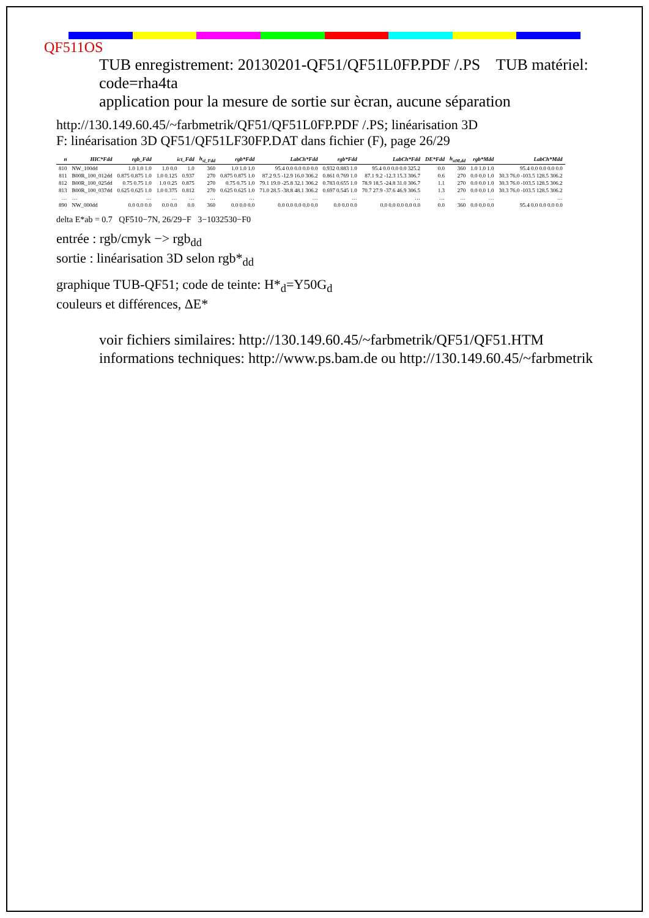QF511OS
TUB enregistrement: 20130201-QF51/QF51L0FP.PDF /.PS TUB matériel: code=rha4ta
application pour la mesure de sortie sur ècran, aucune séparation
http://130.149.60.45/~farbmetrik/QF51/QF51L0FP.PDF /.PS; linéarisation 3D
F: linéarisation 3D QF51/QF51LF30FP.DAT dans fichier (F), page 26/29
| n | HIC*Fdd | rgb_Fdd | ict_Fdd | | h<sub>sl_Fdd</sub> | rgb*Fdd | LabCh*Fdd | rgb*Fdd | LabCh*Fdd | DE*Fdd | h<sub>stM,dd</sub> | rgb*Mdd | LabCh*Mdd |
| --- | --- | --- | --- | --- | --- | --- | --- | --- | --- | --- | --- | --- | --- |
| 810 | NW_100dd | 1.0 1.0 1.0 | 1.0 0.0 | 1.0 | 360 | 1.0 1.0 1.0 | 95.4 0.0 0.0 0.0 0.0 | 0.932 0.883 1.0 | 95.4 0.0 0.0 0.0 325.2 | 0.0 | 360 | 1.0 1.0 1.0 | 95.4 0.0 0.0 0.0 0.0 |
| 811 | B00R_100_012dd | 0.875 0.875 1.0 | 1.0 0.125 | 0.937 | 270 | 0.875 0.875 1.0 | 87.2 9.5 -12.9 16.0 306.2 | 0.861 0.769 1.0 | 87.1 9.2 -12.3 15.3 306.7 | 0.6 | 270 | 0.0 0.0 1.0 | 30.3 76.0 -103.5 128.5 306.2 |
| 812 | B00R_100_025dd | 0.75 0.75 1.0 | 1.0 0.25 | 0.875 | 270 | 0.75 0.75 1.0 | 79.1 19.0 -25.8 32.1 306.2 | 0.783 0.655 1.0 | 78.9 18.5 -24.8 31.0 306.7 | 1.1 | 270 | 0.0 0.0 1.0 | 30.3 76.0 -103.5 128.5 306.2 |
| 813 | B00R_100_037dd | 0.625 0.625 1.0 | 1.0 0.375 | 0.812 | 270 | 0.625 0.625 1.0 | 71.0 28.5 -38.8 48.1 306.2 | 0.697 0.545 1.0 | 70.7 27.9 -37.6 46.9 306.5 | 1.3 | 270 | 0.0 0.0 1.0 | 30.3 76.0 -103.5 128.5 306.2 |
| … | … | … | … | … | … | … | … | … | … | … | … | … | … |
| 890 | NW_000dd | 0.0 0.0 0.0 | 0.0 0.0 | 0.0 | 360 | 0.0 0.0 0.0 | 0.0 0.0 0.0 0.0 0.0 | 0.0 0.0 0.0 | 0.0 0.0 0.0 0.0 0.0 | 0.0 | 360 | 0.0 0.0 0.0 | 95.4 0.0 0.0 0.0 0.0 |
delta E*ab = 0.7 QF510−7N, 26/29−F 3−1032530−F0
entrée : rgb/cmyk −> rgb<sub>dd</sub>
sortie : linéarisation 3D selon rgb*<sub>dd</sub>
graphique TUB-QF51; code de teinte: H*<sub>d</sub>=Y50G<sub>d</sub>
couleurs et différences, ΔE*
voir fichiers similaires: http://130.149.60.45/~farbmetrik/QF51/QF51.HTM
informations techniques: http://www.ps.bam.de ou http://130.149.60.45/~farbmetrik